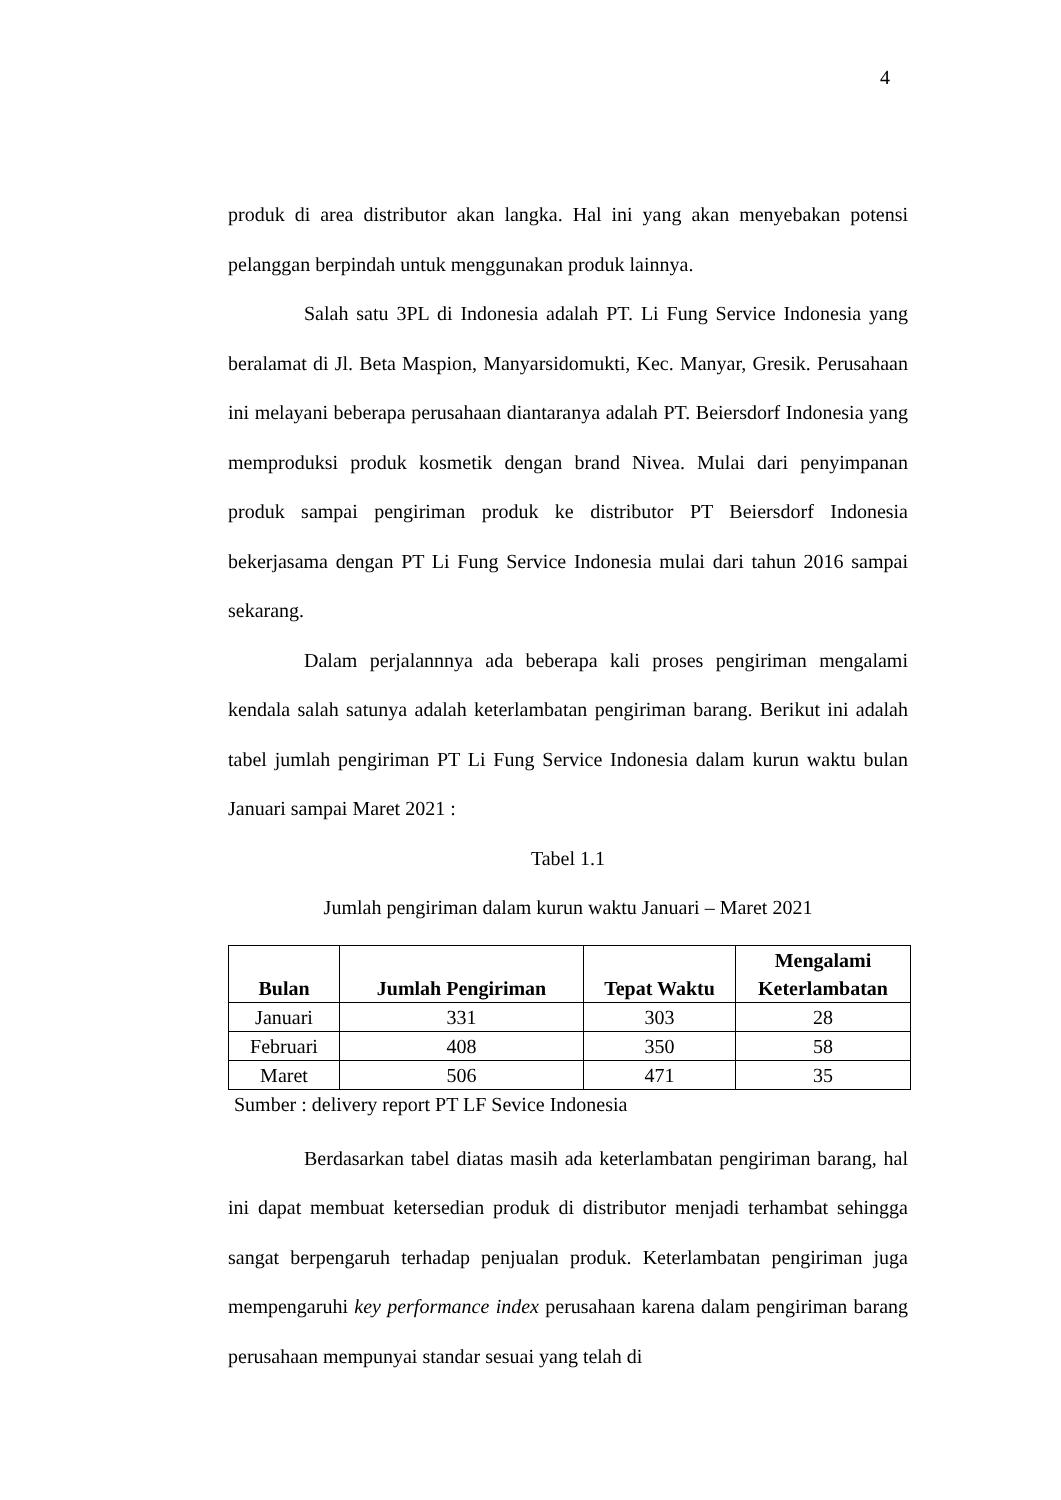4
produk di area distributor akan langka. Hal ini yang akan menyebakan potensi pelanggan berpindah untuk menggunakan produk lainnya.
Salah satu 3PL di Indonesia adalah PT. Li Fung Service Indonesia yang beralamat di Jl. Beta Maspion, Manyarsidomukti, Kec. Manyar, Gresik. Perusahaan ini melayani beberapa perusahaan diantaranya adalah PT. Beiersdorf Indonesia yang memproduksi produk kosmetik dengan brand Nivea. Mulai dari penyimpanan produk sampai pengiriman produk ke distributor PT Beiersdorf Indonesia bekerjasama dengan PT Li Fung Service Indonesia mulai dari tahun 2016 sampai sekarang.
Dalam perjalannnya ada beberapa kali proses pengiriman mengalami kendala salah satunya adalah keterlambatan pengiriman barang. Berikut ini adalah tabel jumlah pengiriman PT Li Fung Service Indonesia dalam kurun waktu bulan Januari sampai Maret 2021 :
Tabel 1.1
Jumlah pengiriman dalam kurun waktu Januari – Maret 2021
| Bulan | Jumlah Pengiriman | Tepat Waktu | Mengalami Keterlambatan |
| --- | --- | --- | --- |
| Januari | 331 | 303 | 28 |
| Februari | 408 | 350 | 58 |
| Maret | 506 | 471 | 35 |
Sumber : delivery report PT LF Sevice Indonesia
Berdasarkan tabel diatas masih ada keterlambatan pengiriman barang, hal ini dapat membuat ketersedian produk di distributor menjadi terhambat sehingga sangat berpengaruh terhadap penjualan produk. Keterlambatan pengiriman juga mempengaruhi key performance index perusahaan karena dalam pengiriman barang perusahaan mempunyai standar sesuai yang telah di